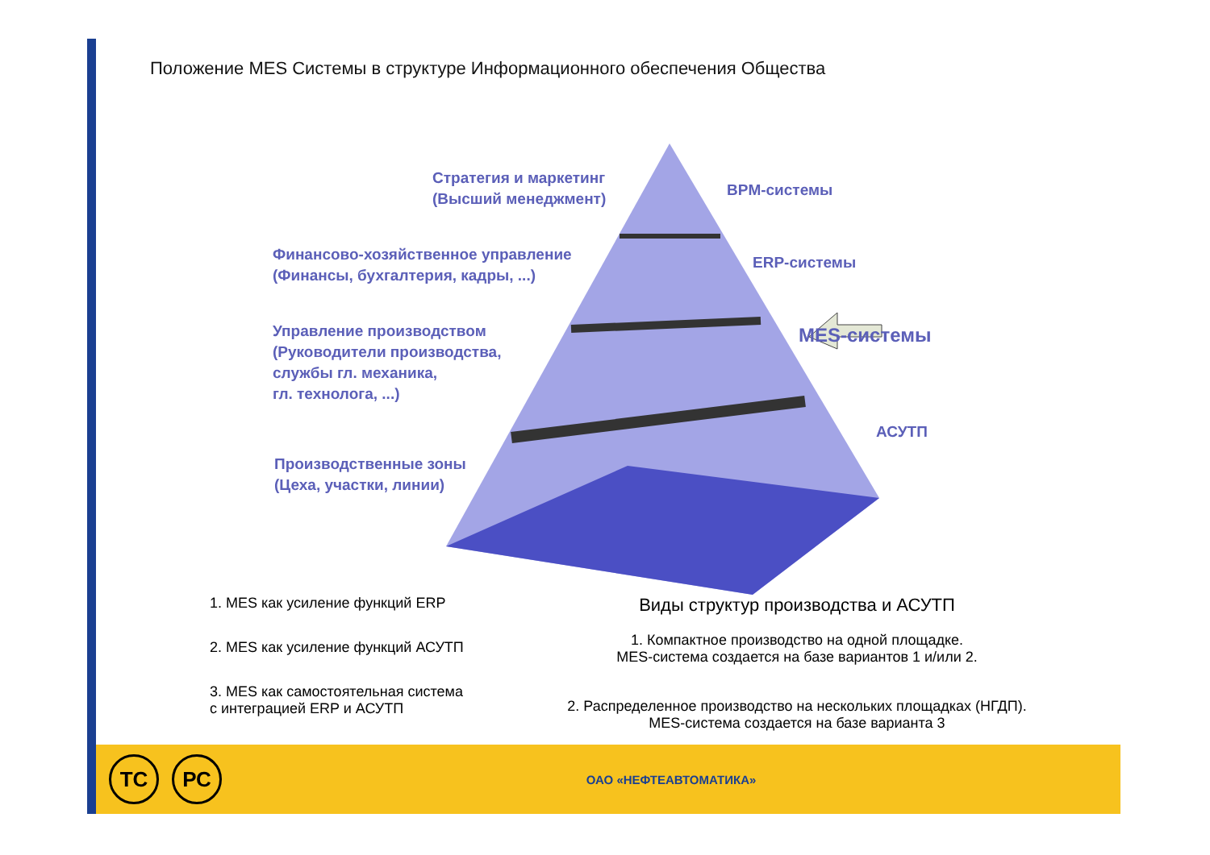Положение MES Системы в структуре Информационного обеспечения Общества
Стратегия и маркетинг
(Высший менеджмент)
BPM-системы
Финансово-хозяйственное управление
(Финансы, бухгалтерия, кадры, ...)
ERP-системы
Управление производством
(Руководители производства,
службы гл. механика,
гл. технолога, ...)
MES-системы
АСУТП
Производственные зоны
(Цеха, участки, линии)
1. MES как усиление функций ERP
2. MES как усиление функций АСУТП
3. MES как самостоятельная система
с интеграцией ERP и АСУТП
Виды структур производства и АСУТП
1. Компактное производство на одной площадке.
MES-система создается на базе вариантов 1 и/или 2.
2. Распределенное производство на нескольких площадках (НГДП).
MES-система создается на базе варианта 3
ТС РС
ОАО «НЕФТЕАВТОМАТИКА»